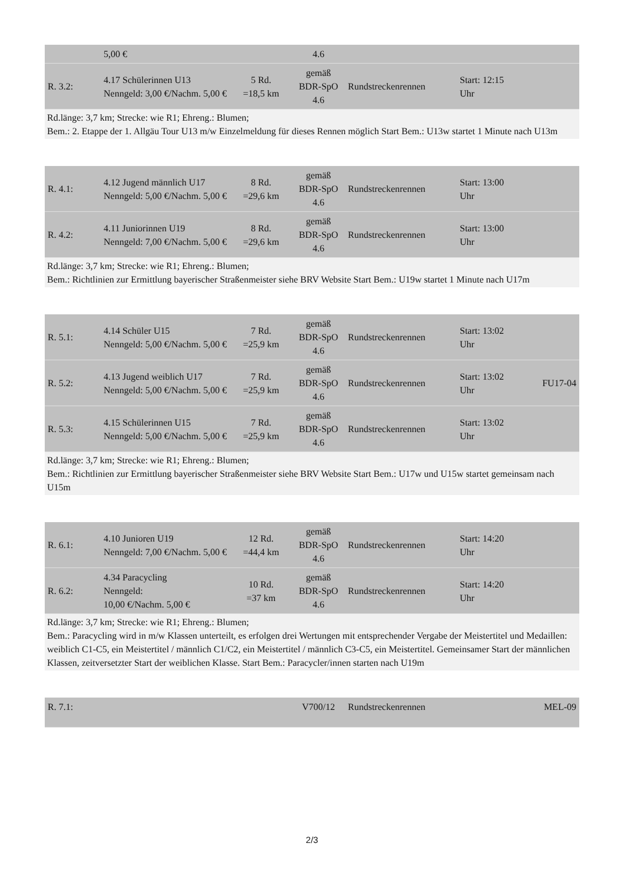| | 5,00 € | | 4.6 | | | |
| R. 3.2: | 4.17 Schülerinnen U13 Nenngeld: 3,00 €/Nachm. 5,00 € | 5 Rd. =18,5 km | gemäß BDR-SpO 4.6 | Rundstreckenrennen | Start: 12:15 Uhr | |
Rd.länge: 3,7 km; Strecke: wie R1; Ehreng.: Blumen;
Bem.: 2. Etappe der 1. Allgäu Tour U13 m/w Einzelmeldung für dieses Rennen möglich Start Bem.: U13w startet 1 Minute nach U13m
| R. 4.1: | 4.12 Jugend männlich U17 Nenngeld: 5,00 €/Nachm. 5,00 € | 8 Rd. =29,6 km | gemäß BDR-SpO 4.6 | Rundstreckenrennen | Start: 13:00 Uhr | |
| R. 4.2: | 4.11 Juniorinnen U19 Nenngeld: 7,00 €/Nachm. 5,00 € | 8 Rd. =29,6 km | gemäß BDR-SpO 4.6 | Rundstreckenrennen | Start: 13:00 Uhr | |
Rd.länge: 3,7 km; Strecke: wie R1; Ehreng.: Blumen;
Bem.: Richtlinien zur Ermittlung bayerischer Straßenmeister siehe BRV Website Start Bem.: U19w startet 1 Minute nach U17m
| R. 5.1: | 4.14 Schüler U15 Nenngeld: 5,00 €/Nachm. 5,00 € | 7 Rd. =25,9 km | gemäß BDR-SpO 4.6 | Rundstreckenrennen | Start: 13:02 Uhr | |
| R. 5.2: | 4.13 Jugend weiblich U17 Nenngeld: 5,00 €/Nachm. 5,00 € | 7 Rd. =25,9 km | gemäß BDR-SpO 4.6 | Rundstreckenrennen | Start: 13:02 Uhr | FU17-04 |
| R. 5.3: | 4.15 Schülerinnen U15 Nenngeld: 5,00 €/Nachm. 5,00 € | 7 Rd. =25,9 km | gemäß BDR-SpO 4.6 | Rundstreckenrennen | Start: 13:02 Uhr | |
Rd.länge: 3,7 km; Strecke: wie R1; Ehreng.: Blumen;
Bem.: Richtlinien zur Ermittlung bayerischer Straßenmeister siehe BRV Website Start Bem.: U17w und U15w startet gemeinsam nach U15m
| R. 6.1: | 4.10 Junioren U19 Nenngeld: 7,00 €/Nachm. 5,00 € | 12 Rd. =44,4 km | gemäß BDR-SpO 4.6 | Rundstreckenrennen | Start: 14:20 Uhr | |
| R. 6.2: | 4.34 Paracycling Nenngeld: 10,00 €/Nachm. 5,00 € | 10 Rd. =37 km | gemäß BDR-SpO 4.6 | Rundstreckenrennen | Start: 14:20 Uhr | |
Rd.länge: 3,7 km; Strecke: wie R1; Ehreng.: Blumen;
Bem.: Paracycling wird in m/w Klassen unterteilt, es erfolgen drei Wertungen mit entsprechender Vergabe der Meistertitel und Medaillen: weiblich C1-C5, ein Meistertitel / männlich C1/C2, ein Meistertitel / männlich C3-C5, ein Meistertitel. Gemeinsamer Start der männlichen Klassen, zeitversetzter Start der weiblichen Klasse. Start Bem.: Paracycler/innen starten nach U19m
| R. 7.1: | | | V700/12 | Rundstreckenrennen | | MEL-09 |
2/3